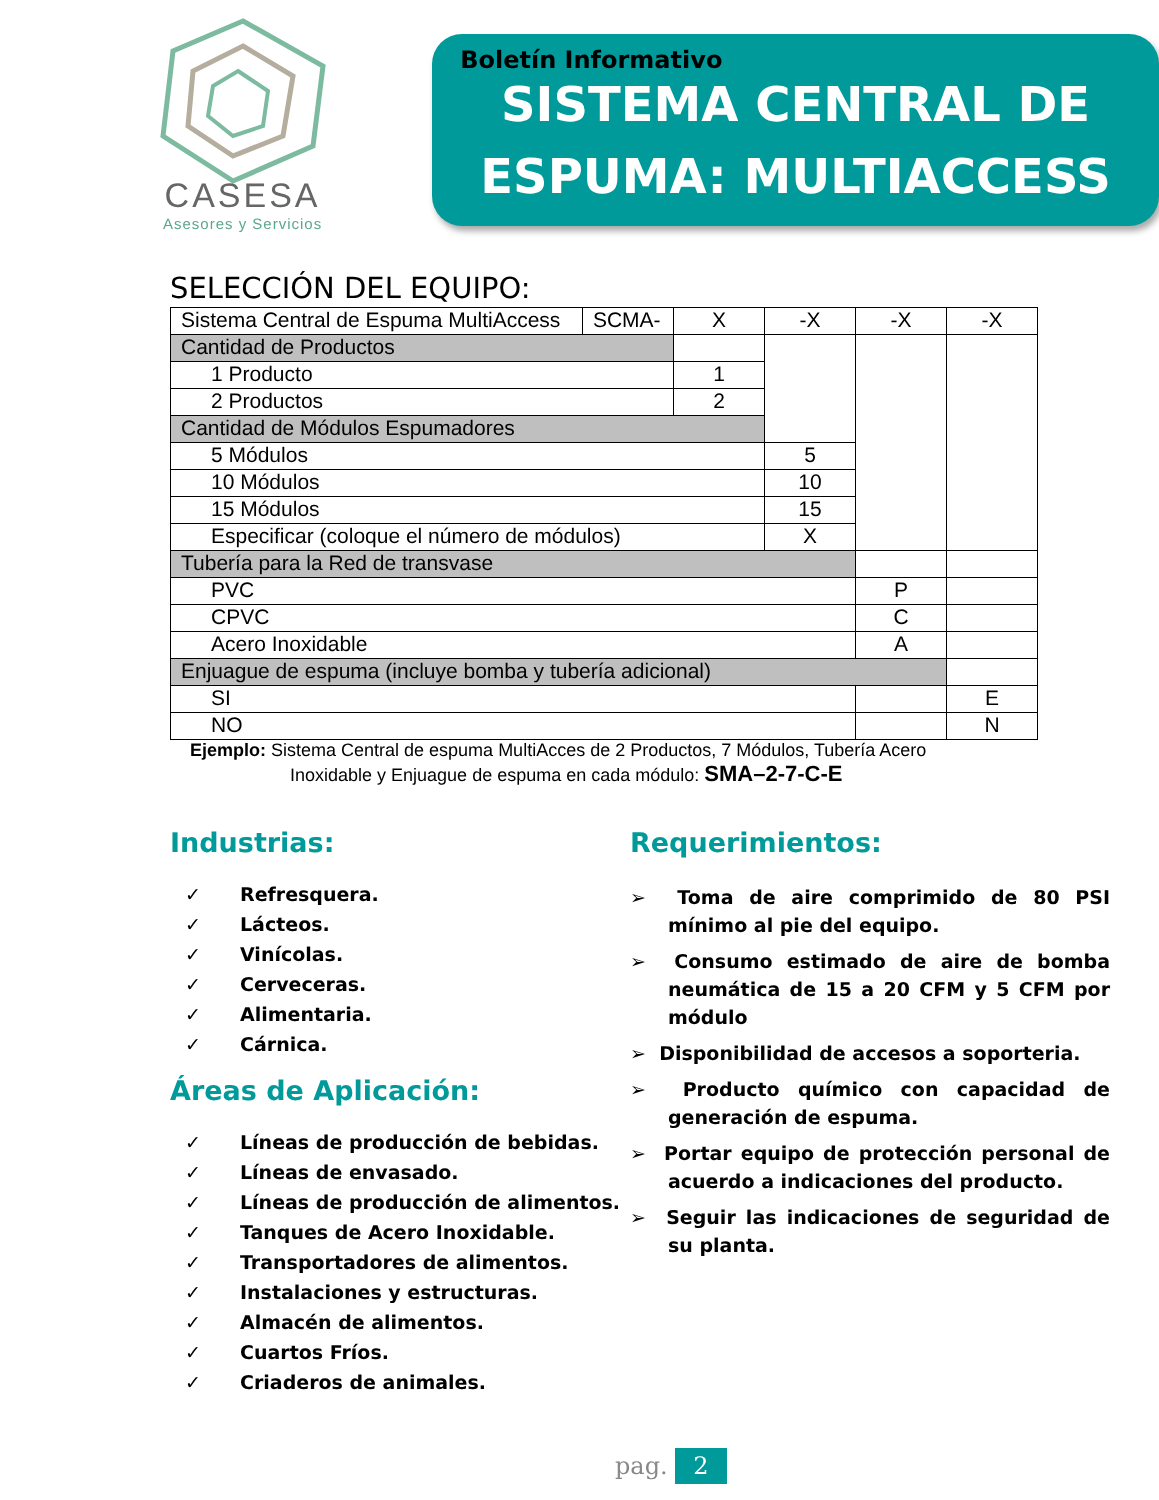CASESA
Asesores y Servicios
Boletín Informativo
SISTEMA CENTRAL DE
ESPUMA: MULTIACCESS
SELECCIÓN DEL EQUIPO:
| Sistema Central de Espuma MultiAccess | SCMA- | X | -X | -X | -X |
| Cantidad de Productos | | | | | |
| 1 Producto | | 1 | | | |
| 2 Productos | | 2 | | | |
| Cantidad de Módulos Espumadores | | | | | |
| 5 Módulos | | | 5 | | |
| 10 Módulos | | | 10 | | |
| 15 Módulos | | | 15 | | |
| Especificar (coloque el número de módulos) | | | X | | |
| Tubería para la Red de transvase | | | | | |
| PVC | | | | P | |
| CPVC | | | | C | |
| Acero Inoxidable | | | | A | |
| Enjuague de espuma (incluye bomba y tubería adicional) | | | | | |
| SI | | | | | E |
| NO | | | | | N |
Ejemplo: Sistema Central de espuma MultiAcces de 2 Productos, 7 Módulos, Tubería Acero
Inoxidable y Enjuague de espuma en cada módulo: SMA–2-7-C-E
Industrias:
✓ Refresquera.
✓ Lácteos.
✓ Vinícolas.
✓ Cerveceras.
✓ Alimentaria.
✓ Cárnica.
Áreas de Aplicación:
✓ Líneas de producción de bebidas.
✓ Líneas de envasado.
✓ Líneas de producción de alimentos.
✓ Tanques de Acero Inoxidable.
✓ Transportadores de alimentos.
✓ Instalaciones y estructuras.
✓ Almacén de alimentos.
✓ Cuartos Fríos.
✓ Criaderos de animales.
Requerimientos:
➢ Toma de aire comprimido de 80 PSI mínimo al pie del equipo.
➢ Consumo estimado de aire de bomba neumática de 15 a 20 CFM y 5 CFM por módulo
➢ Disponibilidad de accesos a soporteria.
➢ Producto químico con capacidad de generación de espuma.
➢ Portar equipo de protección personal de acuerdo a indicaciones del producto.
➢ Seguir las indicaciones de seguridad de su planta.
pag. 2